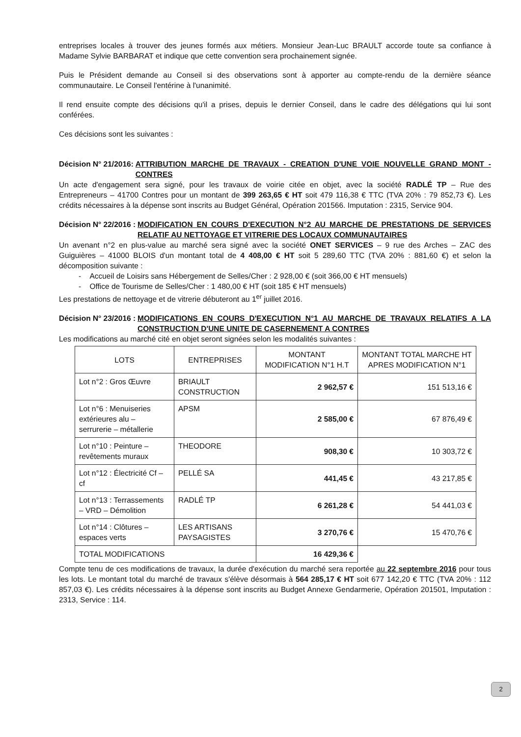entreprises locales à trouver des jeunes formés aux métiers. Monsieur Jean-Luc BRAULT accorde toute sa confiance à Madame Sylvie BARBARAT et indique que cette convention sera prochainement signée.
Puis le Président demande au Conseil si des observations sont à apporter au compte-rendu de la dernière séance communautaire. Le Conseil l'entérine à l'unanimité.
Il rend ensuite compte des décisions qu'il a prises, depuis le dernier Conseil, dans le cadre des délégations qui lui sont conférées.
Ces décisions sont les suivantes :
Décision N° 21/2016: ATTRIBUTION MARCHE DE TRAVAUX - CREATION D'UNE VOIE NOUVELLE GRAND MONT - CONTRES
Un acte d'engagement sera signé, pour les travaux de voirie citée en objet, avec la société RADLÉ TP – Rue des Entrepreneurs – 41700 Contres pour un montant de 399 263,65 € HT soit 479 116,38 € TTC (TVA 20% : 79 852,73 €). Les crédits nécessaires à la dépense sont inscrits au Budget Général, Opération 201566. Imputation : 2315, Service 904.
Décision N° 22/2016 : MODIFICATION EN COURS D'EXECUTION N°2 AU MARCHE DE PRESTATIONS DE SERVICES RELATIF AU NETTOYAGE ET VITRERIE DES LOCAUX COMMUNAUTAIRES
Un avenant n°2 en plus-value au marché sera signé avec la société ONET SERVICES – 9 rue des Arches – ZAC des Guiguières – 41000 BLOIS d'un montant total de 4 408,00 € HT soit 5 289,60 TTC (TVA 20% : 881,60 €) et selon la décomposition suivante :
- Accueil de Loisirs sans Hébergement de Selles/Cher : 2 928,00 € (soit 366,00 € HT mensuels)
- Office de Tourisme de Selles/Cher : 1 480,00 € HT (soit 185 € HT mensuels)
Les prestations de nettoyage et de vitrerie débuteront au 1<sup>er</sup> juillet 2016.
Décision N° 23/2016 : MODIFICATIONS EN COURS D'EXECUTION N°1 AU MARCHE DE TRAVAUX RELATIFS A LA CONSTRUCTION D'UNE UNITE DE CASERNEMENT A CONTRES
Les modifications au marché cité en objet seront signées selon les modalités suivantes :
| LOTS | ENTREPRISES | MONTANT MODIFICATION N°1 H.T | MONTANT TOTAL MARCHE HT APRES MODIFICATION N°1 |
| --- | --- | --- | --- |
| Lot n°2 : Gros Œuvre | BRIAULT CONSTRUCTION | 2 962,57 € | 151 513,16 € |
| Lot n°6 : Menuiseries extérieures alu – serrurerie – métallerie | APSM | 2 585,00 € | 67 876,49 € |
| Lot n°10 : Peinture – revêtements muraux | THEODORE | 908,30 € | 10 303,72 € |
| Lot n°12 : Électricité Cf – cf | PELLÉ SA | 441,45 € | 43 217,85 € |
| Lot n°13 : Terrassements – VRD – Démolition | RADLÉ TP | 6 261,28 € | 54 441,03 € |
| Lot n°14 : Clôtures – espaces verts | LES ARTISANS PAYSAGISTES | 3 270,76 € | 15 470,76 € |
| TOTAL MODIFICATIONS | | 16 429,36 € | |
Compte tenu de ces modifications de travaux, la durée d'exécution du marché sera reportée au 22 septembre 2016 pour tous les lots. Le montant total du marché de travaux s'élève désormais à 564 285,17 € HT soit 677 142,20 € TTC (TVA 20% : 112 857,03 €). Les crédits nécessaires à la dépense sont inscrits au Budget Annexe Gendarmerie, Opération 201501, Imputation : 2313, Service : 114.
2